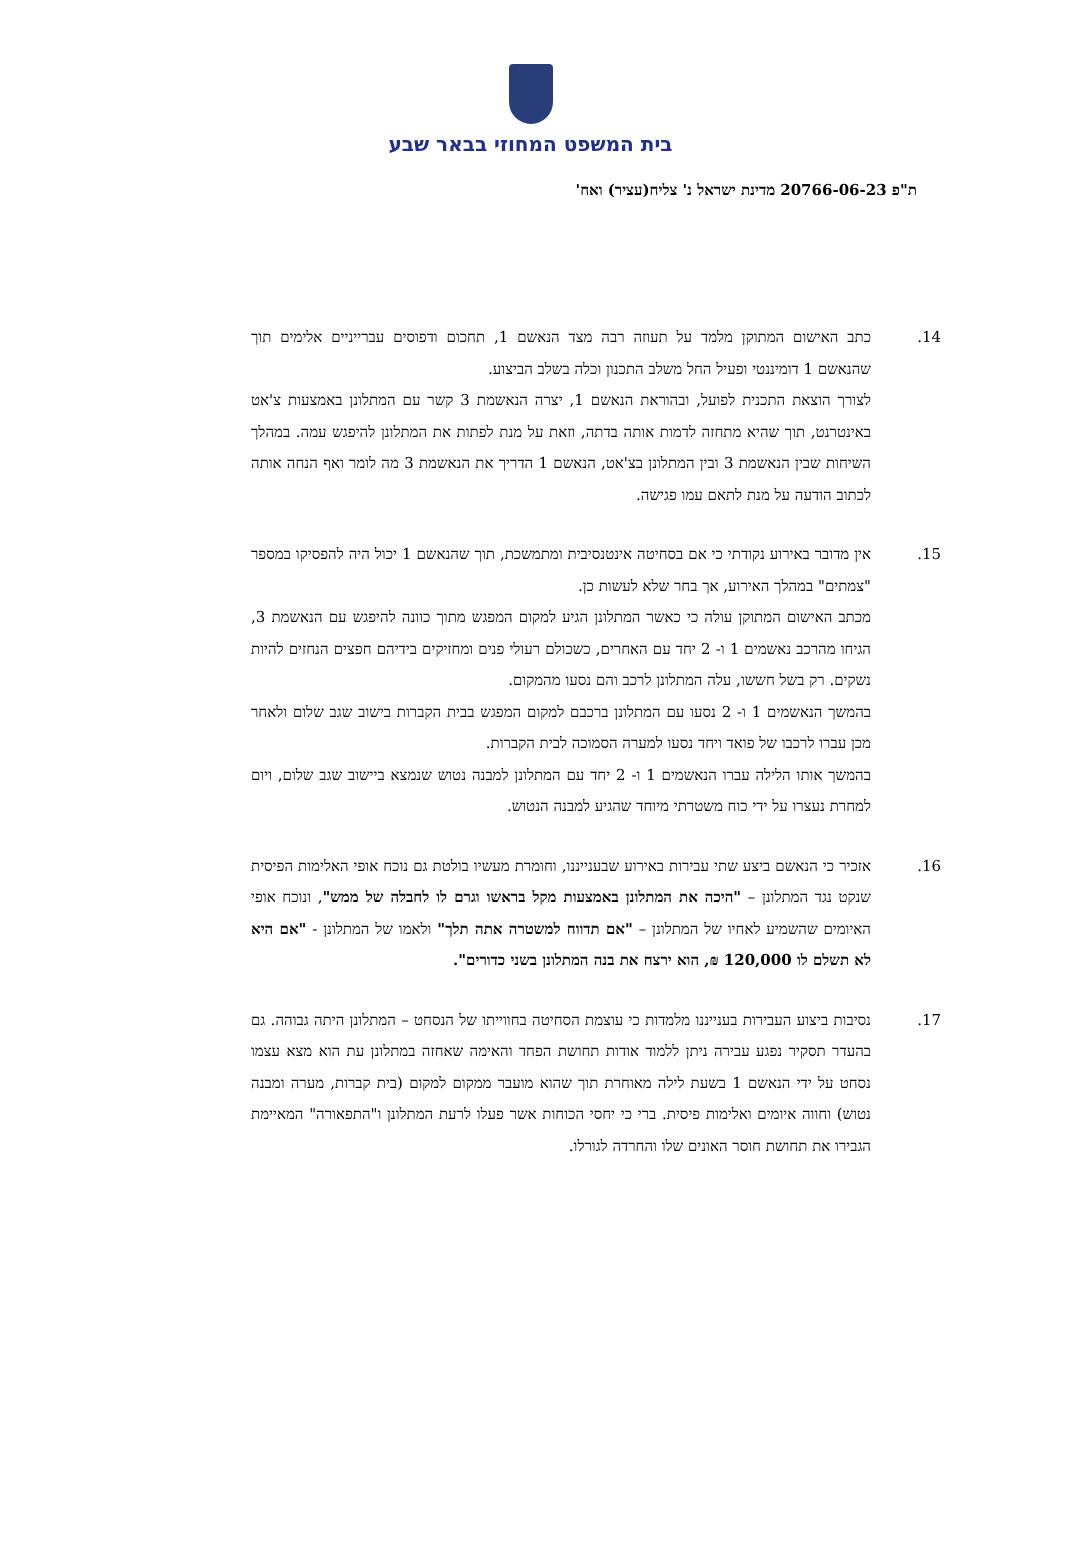בית המשפט המחוזי בבאר שבע
ת"פ 20766-06-23 מדינת ישראל נ' צליח(עציר) ואח'
14. כתב האישום המתוקן מלמד על תעוזה רבה מצד הנאשם 1, תחכום ודפוסים עברייניים אלימים תוך שהנאשם 1 דומיננטי ופעיל החל משלב התכנון וכלה בשלב הביצוע.
לצורך הוצאת התכנית לפועל, ובהוראת הנאשם 1, יצרה הנאשמת 3 קשר עם המתלונן באמצעות צ'אט באינטרנט, תוך שהיא מתחזה לדמות אותה בדתה, וזאת על מנת לפתות את המתלונן להיפגש עמה. במהלך השיחות שבין הנאשמת 3 ובין המתלונן בצ'אט, הנאשם 1 הדריך את הנאשמת 3 מה לומר ואף הנחה אותה לכתוב הודעה על מנת לתאם עמו פגישה.
15. אין מדובר באירוע נקודתי כי אם בסחיטה אינטנסיבית ומתמשכת, תוך שהנאשם 1 יכול היה להפסיקו במספר "צמתים" במהלך האירוע, אך בחר שלא לעשות כן.
מכתב האישום המתוקן עולה כי כאשר המתלונן הגיע למקום המפגש מתוך כוונה להיפגש עם הנאשמת 3, הגיחו מהרכב נאשמים 1 ו- 2 יחד עם האחרים, כשכולם רעולי פנים ומחזיקים בידיהם חפצים הנחזים להיות נשקים. רק בשל חששו, עלה המתלונן לרכב והם נסעו מהמקום.
בהמשך הנאשמים 1 ו- 2 נסעו עם המתלונן ברכבם למקום המפגש בבית הקברות בישוב שגב שלום ולאחר מכן עברו לרכבו של פואד ויחד נסעו למערה הסמוכה לבית הקברות.
בהמשך אותו הלילה עברו הנאשמים 1 ו- 2 יחד עם המתלונן למבנה נטוש שנמצא ביישוב שגב שלום, ויום למחרת נעצרו על ידי כוח משטרתי מיוחד שהגיע למבנה הנטוש.
16. אזכיר כי הנאשם ביצע שתי עבירות באירוע שבענייננו, וחומרת מעשיו בולטת גם נוכח אופי האלימות הפיסית שנקט נגד המתלונן – "היכה את המתלונן באמצעות מקל בראשו וגרם לו לחבלה של ממש", ונוכח אופי האיומים שהשמיע לאחיו של המתלונן – "אם תדווח למשטרה אתה תלך" ולאמו של המתלונן - "אם היא לא תשלם לו 120,000 ₪, הוא ירצח את בנה המתלונן בשני כדורים".
17. נסיבות ביצוע העבירות בענייננו מלמדות כי עוצמת הסחיטה בחווייתו של הנסחט – המתלונן היתה גבוהה. גם בהעדר תסקיר נפגע עבירה ניתן ללמוד אודות תחושת הפחד והאימה שאחזה במתלונן עת הוא מצא עצמו נסחט על ידי הנאשם 1 בשעת לילה מאוחרת תוך שהוא מועבר ממקום למקום (בית קברות, מערה ומבנה נטוש) וחווה איומים ואלימות פיסית. ברי כי יחסי הכוחות אשר פעלו לרעת המתלונן ו"התפאורה" המאיימת הגבירו את תחושת חוסר האונים שלו והחרדה לגורלו.